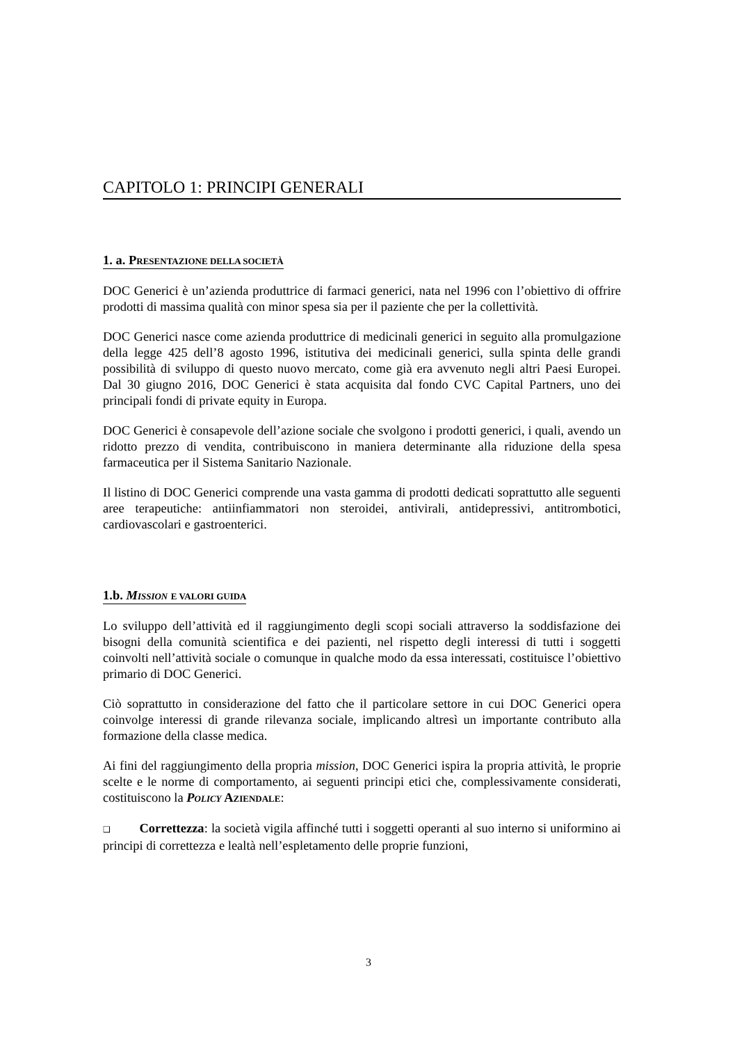CAPITOLO 1: PRINCIPI GENERALI
1. a. PRESENTAZIONE DELLA SOCIETÀ
DOC Generici è un’azienda produttrice di farmaci generici, nata nel 1996 con l’obiettivo di offrire prodotti di massima qualità con minor spesa sia per il paziente che per la collettività.
DOC Generici nasce come azienda produttrice di medicinali generici in seguito alla promulgazione della legge 425 dell’8 agosto 1996, istitutiva dei medicinali generici, sulla spinta delle grandi possibilità di sviluppo di questo nuovo mercato, come già era avvenuto negli altri Paesi Europei. Dal 30 giugno 2016, DOC Generici è stata acquisita dal fondo CVC Capital Partners, uno dei principali fondi di private equity in Europa.
DOC Generici è consapevole dell’azione sociale che svolgono i prodotti generici, i quali, avendo un ridotto prezzo di vendita, contribuiscono in maniera determinante alla riduzione della spesa farmaceutica per il Sistema Sanitario Nazionale.
Il listino di DOC Generici comprende una vasta gamma di prodotti dedicati soprattutto alle seguenti aree terapeutiche: antiinfiammatori non steroidei, antivirali, antidepressivi, antitrombotici, cardiovascolari e gastroenterici.
1.b. MISSION E VALORI GUIDA
Lo sviluppo dell’attività ed il raggiungimento degli scopi sociali attraverso la soddisfazione dei bisogni della comunità scientifica e dei pazienti, nel rispetto degli interessi di tutti i soggetti coinvolti nell’attività sociale o comunque in qualche modo da essa interessati, costituisce l’obiettivo primario di DOC Generici.
Ciò soprattutto in considerazione del fatto che il particolare settore in cui DOC Generici opera coinvolge interessi di grande rilevanza sociale, implicando altresì un importante contributo alla formazione della classe medica.
Ai fini del raggiungimento della propria mission, DOC Generici ispira la propria attività, le proprie scelte e le norme di comportamento, ai seguenti principi etici che, complessivamente considerati, costituiscono la POLICY AZIENDALE:
❑ Correttezza: la società vigila affinché tutti i soggetti operanti al suo interno si uniformino ai principi di correttezza e lealtà nell’espletamento delle proprie funzioni,
3